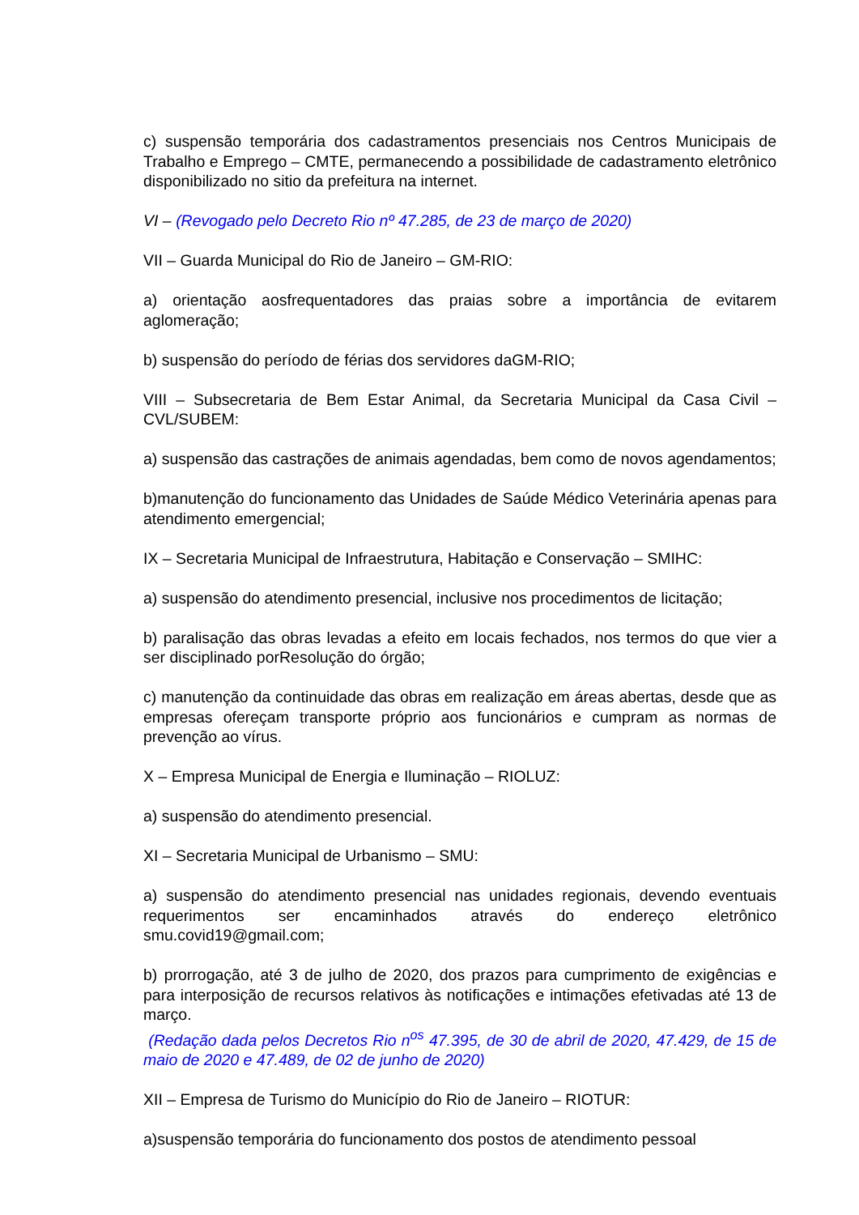c) suspensão temporária dos cadastramentos presenciais nos Centros Municipais de Trabalho e Emprego – CMTE, permanecendo a possibilidade de cadastramento eletrônico disponibilizado no sitio da prefeitura na internet.
VI – (Revogado pelo Decreto Rio nº 47.285, de 23 de março de 2020)
VII – Guarda Municipal do Rio de Janeiro – GM-RIO:
a) orientação aosfrequentadores das praias sobre a importância de evitarem aglomeração;
b) suspensão do período de férias dos servidores daGM-RIO;
VIII – Subsecretaria de Bem Estar Animal, da Secretaria Municipal da Casa Civil – CVL/SUBEM:
a) suspensão das castrações de animais agendadas, bem como de novos agendamentos;
b)manutenção do funcionamento das Unidades de Saúde Médico Veterinária apenas para atendimento emergencial;
IX – Secretaria Municipal de Infraestrutura, Habitação e Conservação – SMIHC:
a) suspensão do atendimento presencial, inclusive nos procedimentos de licitação;
b) paralisação das obras levadas a efeito em locais fechados, nos termos do que vier a ser disciplinado porResolução do órgão;
c) manutenção da continuidade das obras em realização em áreas abertas, desde que as empresas ofereçam transporte próprio aos funcionários e cumpram as normas de prevenção ao vírus.
X – Empresa Municipal de Energia e Iluminação – RIOLUZ:
a) suspensão do atendimento presencial.
XI – Secretaria Municipal de Urbanismo – SMU:
a) suspensão do atendimento presencial nas unidades regionais, devendo eventuais requerimentos ser encaminhados através do endereço eletrônico smu.covid19@gmail.com;
b) prorrogação, até 3 de julho de 2020, dos prazos para cumprimento de exigências e para interposição de recursos relativos às notificações e intimações efetivadas até 13 de março.
(Redação dada pelos Decretos Rio n<sup>os</sup> 47.395, de 30 de abril de 2020, 47.429, de 15 de maio de 2020 e 47.489, de 02 de junho de 2020)
XII – Empresa de Turismo do Município do Rio de Janeiro – RIOTUR:
a)suspensão temporária do funcionamento dos postos de atendimento pessoal